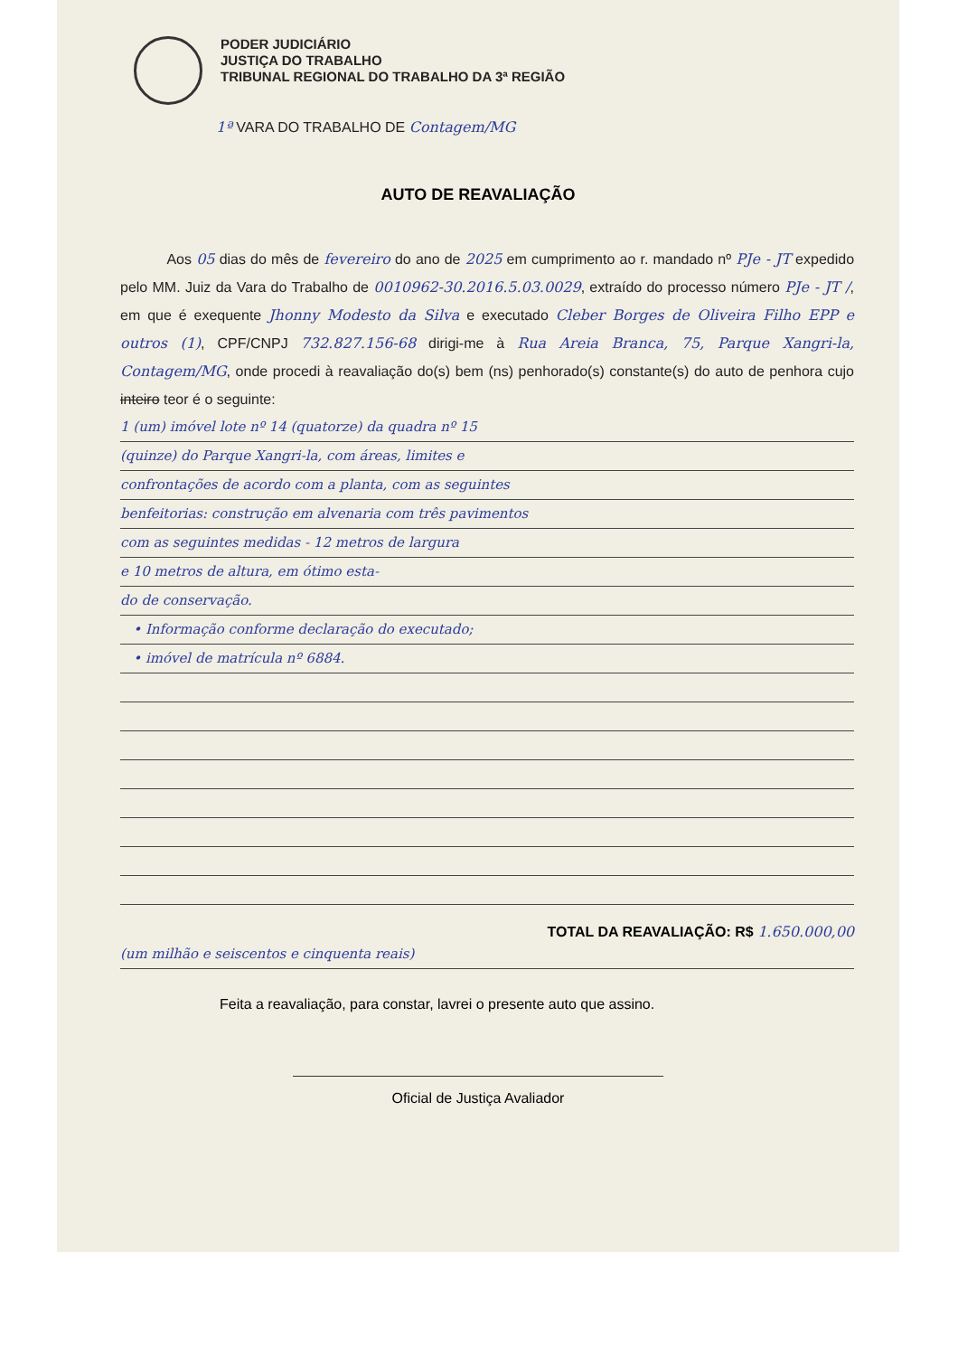PODER JUDICIÁRIO
JUSTIÇA DO TRABALHO
TRIBUNAL REGIONAL DO TRABALHO DA 3ª REGIÃO
1ª VARA DO TRABALHO DE Contagem/MG
AUTO DE REAVALIAÇÃO
Aos 05 dias do mês de fevereiro do ano de 2025 em cumprimento ao r. mandado nº PJe - JT expedido pelo MM. Juiz da Vara do Trabalho de 0010962-30.2016.5.03.0029, extraído do processo número PJe - JT /, em que é exequente Jhonny Modesto da Silva e executado Cleber Borges de Oliveira Filho EPP e outros (1), CPF/CNPJ 732.827.156-68 dirigi-me à Rua Areia Branca, 75, Parque Xangri-la, Contagem/MG, onde procedi à reavaliação do(s) bem (ns) penhorado(s) constante(s) do auto de penhora cujo inteiro teor é o seguinte:
1 (um) imóvel lote nº 14 (quatorze) da quadra nº 15
(quinze) do Parque Xangri-la, com áreas, limites e
confrontações de acordo com a planta, com as seguintes
benfeitorias: construção em alvenaria com três pavimentos
com as seguintes medidas - 12 metros de largura
e 10 metros de altura, em ótimo esta-
do de conservação.
• Informação conforme declaração do executado;
• imóvel de matrícula nº 6884.
TOTAL DA REAVALIAÇÃO: R$ 1.650.000,00
(um milhão e seiscentos e cinquenta reais)
Feita a reavaliação, para constar, lavrei o presente auto que assino.
Oficial de Justiça Avaliador